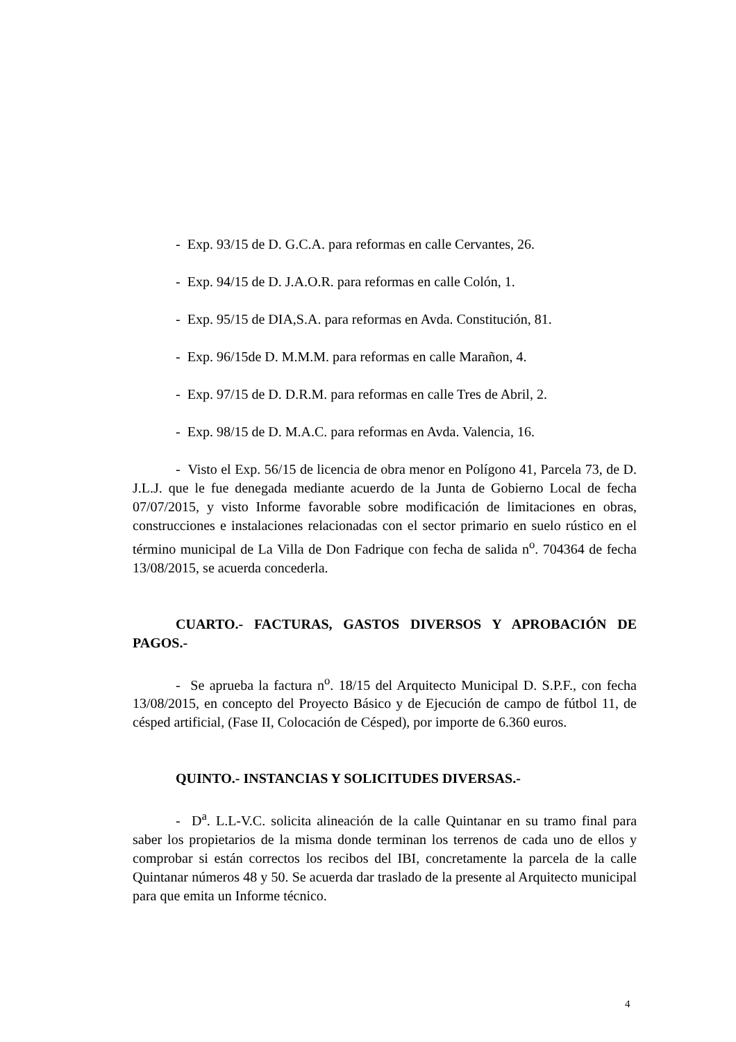- Exp. 93/15 de D. G.C.A. para reformas en calle Cervantes, 26.
- Exp. 94/15 de D. J.A.O.R. para reformas en calle Colón, 1.
- Exp. 95/15 de DIA,S.A. para reformas en Avda. Constitución, 81.
- Exp. 96/15de D. M.M.M. para reformas en calle Marañon, 4.
- Exp. 97/15 de D. D.R.M. para reformas en calle Tres de Abril, 2.
- Exp. 98/15 de D. M.A.C. para reformas en Avda. Valencia, 16.
- Visto el Exp. 56/15 de licencia de obra menor en Polígono 41, Parcela 73, de D. J.L.J. que le fue denegada mediante acuerdo de la Junta de Gobierno Local de fecha 07/07/2015, y visto Informe favorable sobre modificación de limitaciones en obras, construcciones e instalaciones relacionadas con el sector primario en suelo rústico en el término municipal de La Villa de Don Fadrique con fecha de salida n<sup>o</sup>. 704364 de fecha 13/08/2015, se acuerda concederla.
CUARTO.- FACTURAS, GASTOS DIVERSOS Y APROBACIÓN DE PAGOS.-
- Se aprueba la factura n<sup>o</sup>. 18/15 del Arquitecto Municipal D. S.P.F., con fecha 13/08/2015, en concepto del Proyecto Básico y de Ejecución de campo de fútbol 11, de césped artificial, (Fase II, Colocación de Césped), por importe de 6.360 euros.
QUINTO.- INSTANCIAS Y SOLICITUDES DIVERSAS.-
- D<sup>a</sup>. L.L-V.C. solicita alineación de la calle Quintanar en su tramo final para saber los propietarios de la misma donde terminan los terrenos de cada uno de ellos y comprobar si están correctos los recibos del IBI, concretamente la parcela de la calle Quintanar números 48 y 50. Se acuerda dar traslado de la presente al Arquitecto municipal para que emita un Informe técnico.
4